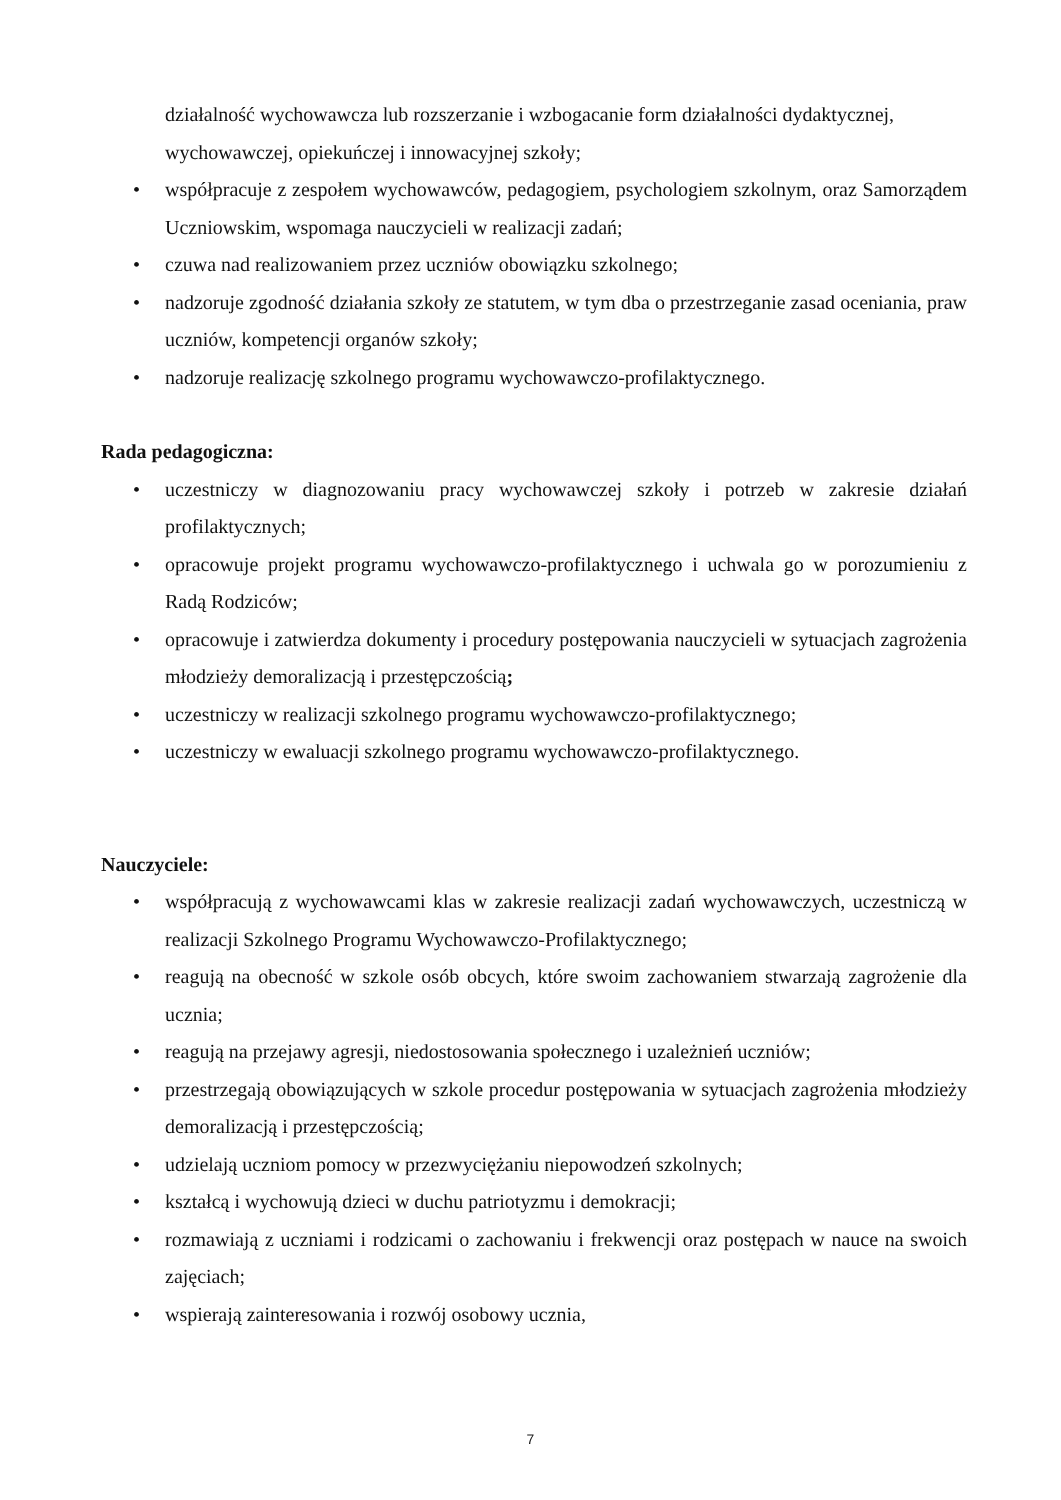działalność wychowawcza lub rozszerzanie i wzbogacanie form działalności dydaktycznej, wychowawczej, opiekuńczej i innowacyjnej szkoły;
• współpracuje z zespołem wychowawców, pedagogiem, psychologiem szkolnym, oraz Samorządem Uczniowskim, wspomaga nauczycieli w realizacji zadań;
• czuwa nad realizowaniem przez uczniów obowiązku szkolnego;
• nadzoruje zgodność działania szkoły ze statutem, w tym dba o przestrzeganie zasad oceniania, praw uczniów, kompetencji organów szkoły;
• nadzoruje realizację szkolnego programu wychowawczo-profilaktycznego.
Rada pedagogiczna:
• uczestniczy w diagnozowaniu pracy wychowawczej szkoły i potrzeb w zakresie działań profilaktycznych;
• opracowuje projekt programu wychowawczo-profilaktycznego i uchwala go w porozumieniu z Radą Rodziców;
• opracowuje i zatwierdza dokumenty i procedury postępowania nauczycieli w sytuacjach zagrożenia młodzieży demoralizacją i przestępczością;
• uczestniczy w realizacji szkolnego programu wychowawczo-profilaktycznego;
• uczestniczy w ewaluacji szkolnego programu wychowawczo-profilaktycznego.
Nauczyciele:
• współpracują z wychowawcami klas w zakresie realizacji zadań wychowawczych, uczestniczą w realizacji Szkolnego Programu Wychowawczo-Profilaktycznego;
• reagują na obecność w szkole osób obcych, które swoim zachowaniem stwarzają zagrożenie dla ucznia;
• reagują na przejawy agresji, niedostosowania społecznego i uzależnień uczniów;
• przestrzegają obowiązujących w szkole procedur postępowania w sytuacjach zagrożenia młodzieży demoralizacją i przestępczością;
• udzielają uczniom pomocy w przezwyciężaniu niepowodzeń szkolnych;
• kształcą i wychowują dzieci w duchu patriotyzmu i demokracji;
• rozmawiają z uczniami i rodzicami o zachowaniu i frekwencji oraz postępach w nauce na swoich zajęciach;
• wspierają zainteresowania i rozwój osobowy ucznia,
7